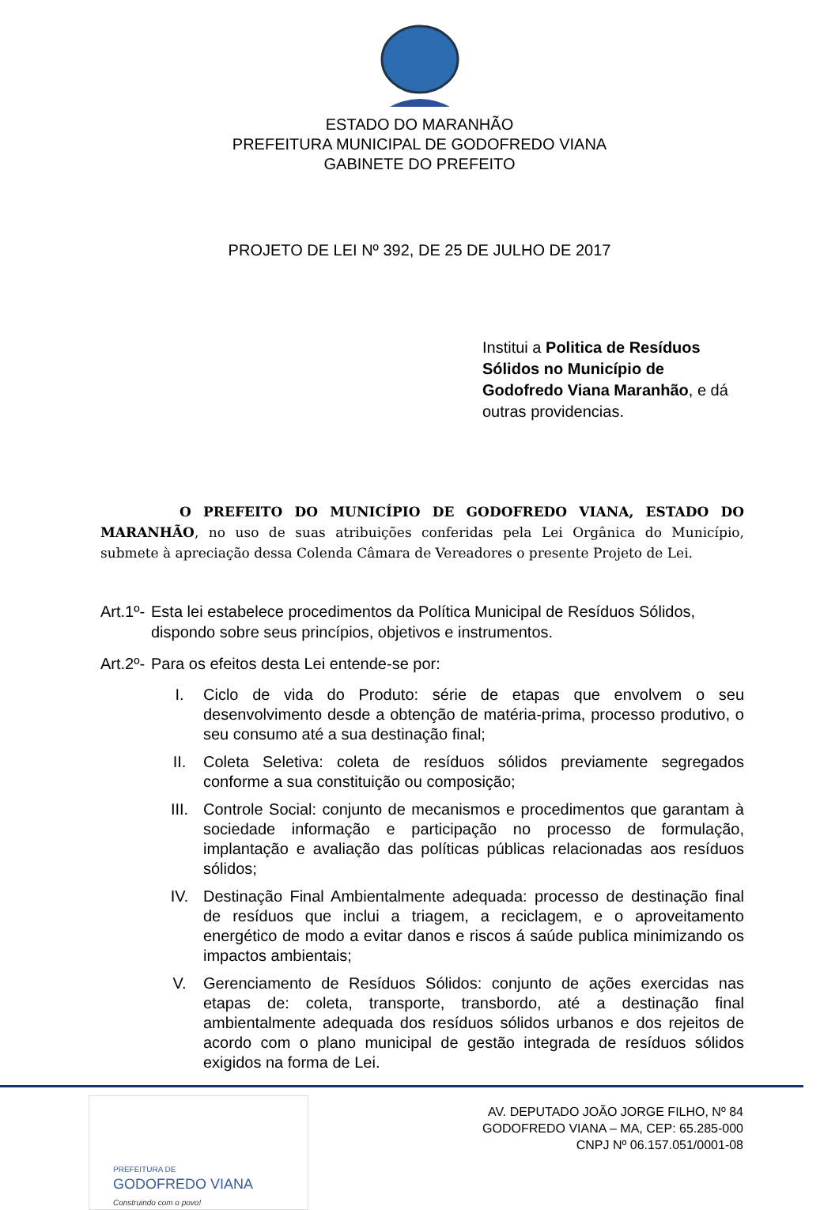ESTADO DO MARANHÃO
PREFEITURA MUNICIPAL DE GODOFREDO VIANA
GABINETE DO PREFEITO
PROJETO DE LEI Nº 392, DE 25 DE JULHO DE 2017
Institui a Politica de Resíduos Sólidos no Município de Godofredo Viana Maranhão, e dá outras providencias.
O PREFEITO DO MUNICÍPIO DE GODOFREDO VIANA, ESTADO DO MARANHÃO, no uso de suas atribuições conferidas pela Lei Orgânica do Município, submete à apreciação dessa Colenda Câmara de Vereadores o presente Projeto de Lei.
Art.1º- Esta lei estabelece procedimentos da Política Municipal de Resíduos Sólidos, dispondo sobre seus princípios, objetivos e instrumentos.
Art.2º- Para os efeitos desta Lei entende-se por:
I. Ciclo de vida do Produto: série de etapas que envolvem o seu desenvolvimento desde a obtenção de matéria-prima, processo produtivo, o seu consumo até a sua destinação final;
II. Coleta Seletiva: coleta de resíduos sólidos previamente segregados conforme a sua constituição ou composição;
III. Controle Social: conjunto de mecanismos e procedimentos que garantam à sociedade informação e participação no processo de formulação, implantação e avaliação das políticas públicas relacionadas aos resíduos sólidos;
IV. Destinação Final Ambientalmente adequada: processo de destinação final de resíduos que inclui a triagem, a reciclagem, e o aproveitamento energético de modo a evitar danos e riscos á saúde publica minimizando os impactos ambientais;
V. Gerenciamento de Resíduos Sólidos: conjunto de ações exercidas nas etapas de: coleta, transporte, transbordo, até a destinação final ambientalmente adequada dos resíduos sólidos urbanos e dos rejeitos de acordo com o plano municipal de gestão integrada de resíduos sólidos exigidos na forma de Lei.
PREFEITURA DE
GODOFREDO VIANA
Construindo com o povo!
AV. DEPUTADO JOÃO JORGE FILHO, Nº 84
GODOFREDO VIANA – MA, CEP: 65.285-000
CNPJ Nº 06.157.051/0001-08